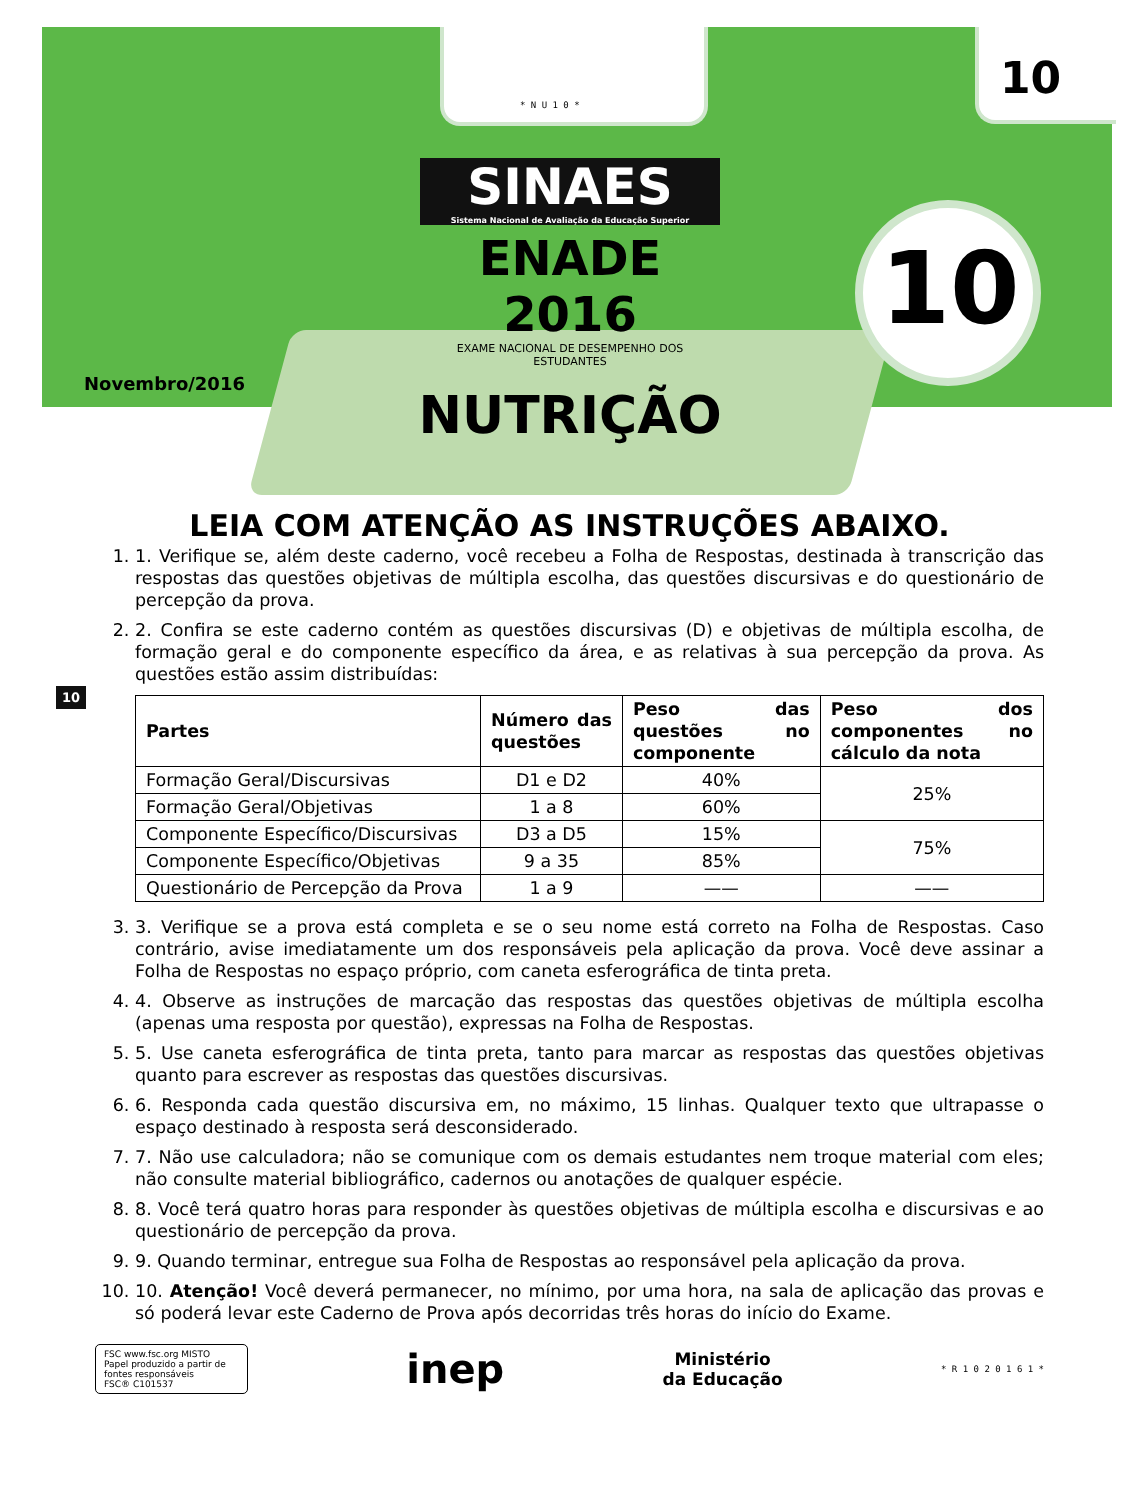* N U 1 0 *
10
SINAES
Sistema Nacional de Avaliação da Educação Superior
ENADE 2016
EXAME NACIONAL DE DESEMPENHO DOS ESTUDANTES
10
Novembro/2016
NUTRIÇÃO
10
LEIA COM ATENÇÃO AS INSTRUÇÕES ABAIXO.
1. 1. Verifique se, além deste caderno, você recebeu a Folha de Respostas, destinada à transcrição das respostas das questões objetivas de múltipla escolha, das questões discursivas e do questionário de percepção da prova.
2. 2. Confira se este caderno contém as questões discursivas (D) e objetivas de múltipla escolha, de formação geral e do componente específico da área, e as relativas à sua percepção da prova. As questões estão assim distribuídas:
| Partes | Número das questões | Peso das questões no componente | Peso dos componentes no cálculo da nota |
| --- | --- | --- | --- |
| Formação Geral/Discursivas | D1 e D2 | 40% | 25% |
| Formação Geral/Objetivas | 1 a 8 | 60% | |
| Componente Específico/Discursivas | D3 a D5 | 15% | 75% |
| Componente Específico/Objetivas | 9 a 35 | 85% | |
| Questionário de Percepção da Prova | 1 a 9 | —— | —— |
3. 3. Verifique se a prova está completa e se o seu nome está correto na Folha de Respostas. Caso contrário, avise imediatamente um dos responsáveis pela aplicação da prova. Você deve assinar a Folha de Respostas no espaço próprio, com caneta esferográfica de tinta preta.
4. 4. Observe as instruções de marcação das respostas das questões objetivas de múltipla escolha (apenas uma resposta por questão), expressas na Folha de Respostas.
5. 5. Use caneta esferográfica de tinta preta, tanto para marcar as respostas das questões objetivas quanto para escrever as respostas das questões discursivas.
6. 6. Responda cada questão discursiva em, no máximo, 15 linhas. Qualquer texto que ultrapasse o espaço destinado à resposta será desconsiderado.
7. 7. Não use calculadora; não se comunique com os demais estudantes nem troque material com eles; não consulte material bibliográfico, cadernos ou anotações de qualquer espécie.
8. 8. Você terá quatro horas para responder às questões objetivas de múltipla escolha e discursivas e ao questionário de percepção da prova.
9. 9. Quando terminar, entregue sua Folha de Respostas ao responsável pela aplicação da prova.
10. 10. Atenção! Você deverá permanecer, no mínimo, por uma hora, na sala de aplicação das provas e só poderá levar este Caderno de Prova após decorridas três horas do início do Exame.
FSC www.fsc.org MISTO
Papel produzido a partir de fontes responsáveis
FSC® C101537
inep
Ministério
da Educação
* R 1 0 2 0 1 6 1 *